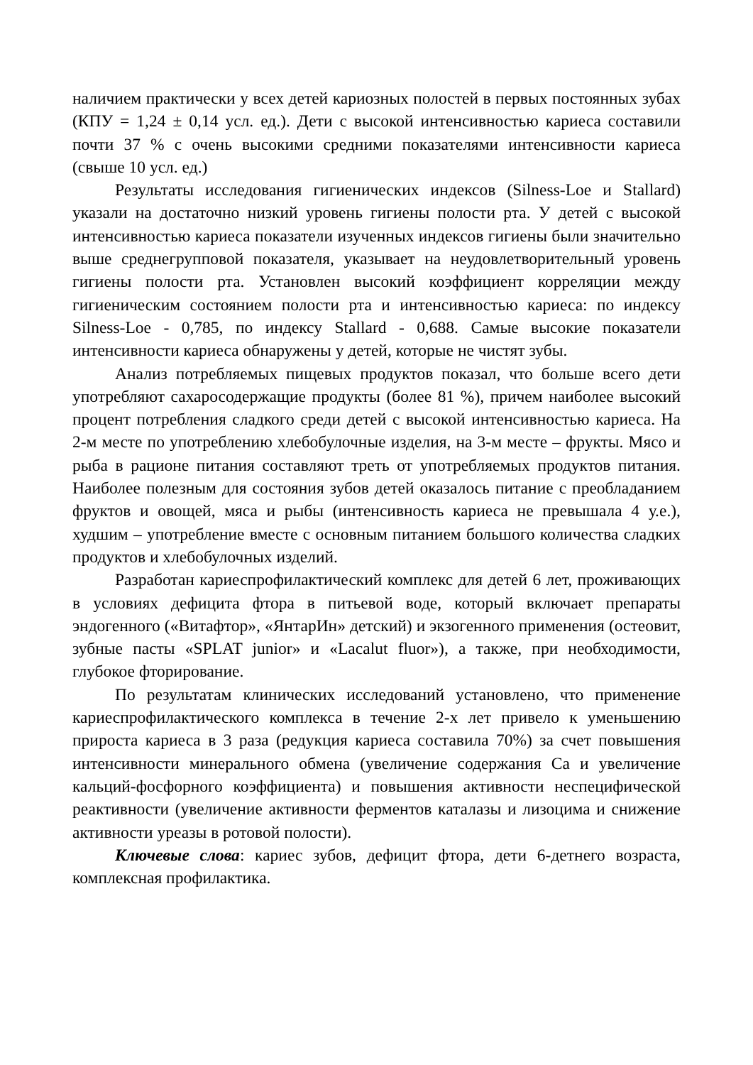наличием практически у всех детей кариозных полостей в первых постоянных зубах (КПУ = 1,24 ± 0,14 усл. ед.). Дети с высокой интенсивностью кариеса составили почти 37 % с очень высокими средними показателями интенсивности кариеса (свыше 10 усл. ед.)
Результаты исследования гигиенических индексов (Silness-Loe и Stallard) указали на достаточно низкий уровень гигиены полости рта. У детей с высокой интенсивностью кариеса показатели изученных индексов гигиены были значительно выше среднегрупповой показателя, указывает на неудовлетворительный уровень гигиены полости рта. Установлен высокий коэффициент корреляции между гигиеническим состоянием полости рта и интенсивностью кариеса: по индексу Silness-Loe - 0,785, по индексу Stallard - 0,688. Самые высокие показатели интенсивности кариеса обнаружены у детей, которые не чистят зубы.
Анализ потребляемых пищевых продуктов показал, что больше всего дети употребляют сахаросодержащие продукты (более 81 %), причем наиболее высокий процент потребления сладкого среди детей с высокой интенсивностью кариеса. На 2-м месте по употреблению хлебобулочные изделия, на 3-м месте – фрукты. Мясо и рыба в рационе питания составляют треть от употребляемых продуктов питания. Наиболее полезным для состояния зубов детей оказалось питание с преобладанием фруктов и овощей, мяса и рыбы (интенсивность кариеса не превышала 4 у.е.), худшим – употребление вместе с основным питанием большого количества сладких продуктов и хлебобулочных изделий.
Разработан кариеспрофилактический комплекс для детей 6 лет, проживающих в условиях дефицита фтора в питьевой воде, который включает препараты эндогенного («Витафтор», «ЯнтарИн» детский) и экзогенного применения (остеовит, зубные пасты «SPLAT junior» и «Lacalut fluor»), а также, при необходимости, глубокое фторирование.
По результатам клинических исследований установлено, что применение кариеспрофилактического комплекса в течение 2-х лет привело к уменьшению прироста кариеса в 3 раза (редукция кариеса составила 70%) за счет повышения интенсивности минерального обмена (увеличение содержания Са и увеличение кальций-фосфорного коэффициента) и повышения активности неспецифической реактивности (увеличение активности ферментов каталазы и лизоцима и снижение активности уреазы в ротовой полости).
Ключевые слова: кариес зубов, дефицит фтора, дети 6-детнего возраста, комплексная профилактика.